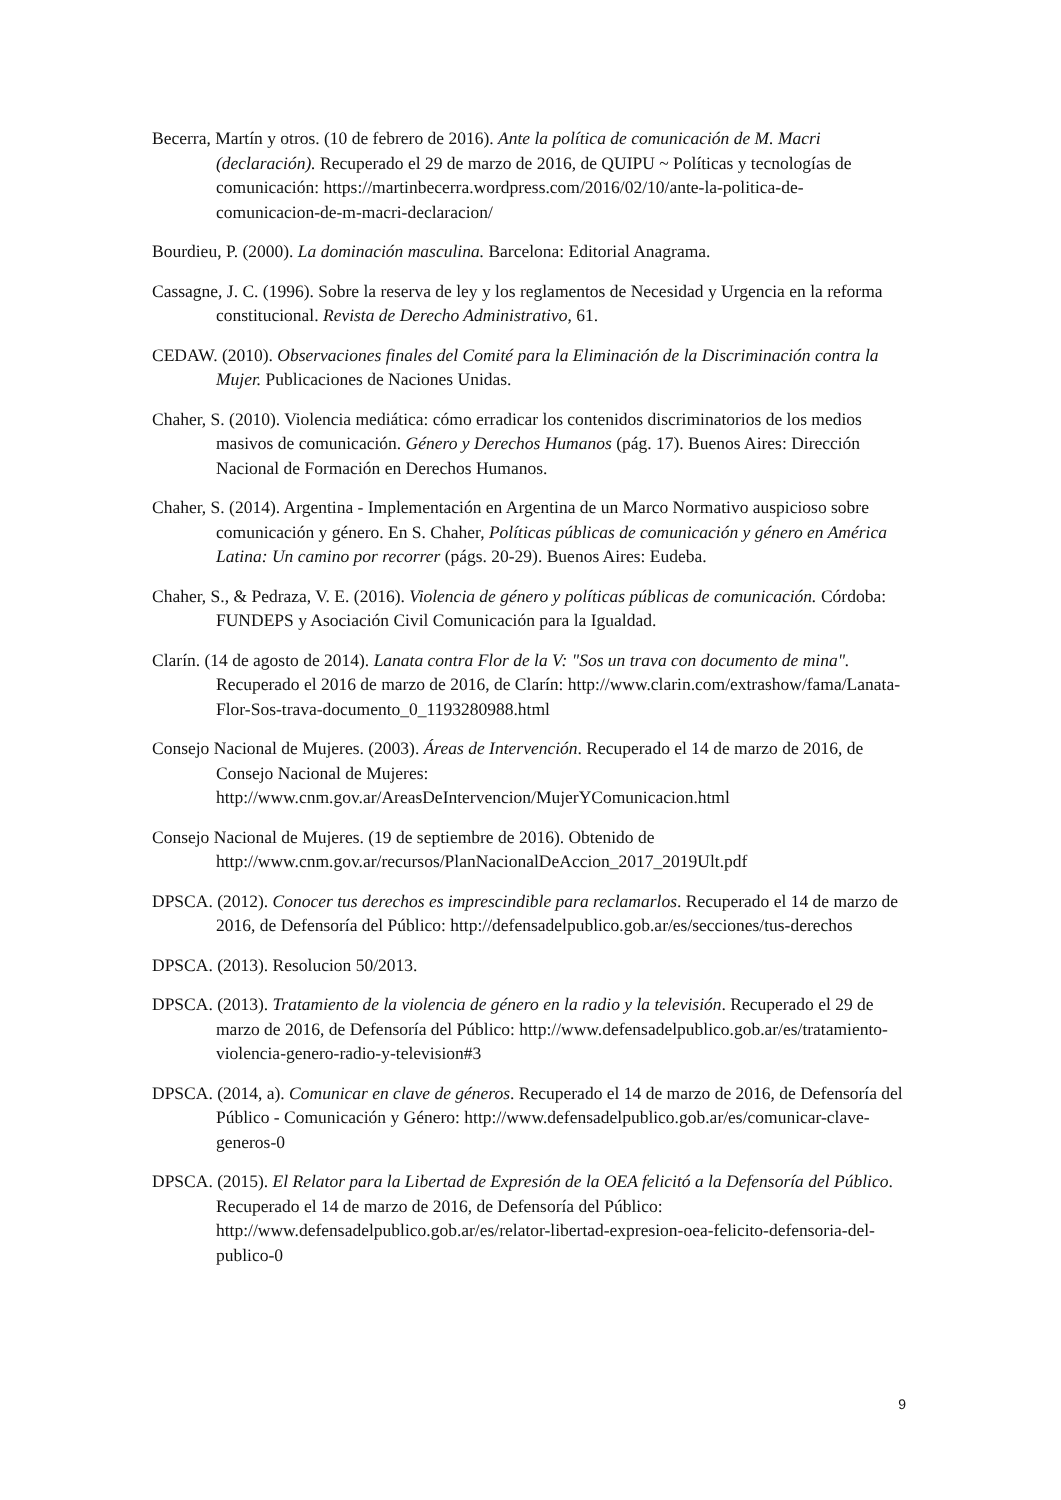Becerra, Martín y otros. (10 de febrero de 2016). Ante la política de comunicación de M. Macri (declaración). Recuperado el 29 de marzo de 2016, de QUIPU ~ Políticas y tecnologías de comunicación: https://martinbecerra.wordpress.com/2016/02/10/ante-la-politica-de-comunicacion-de-m-macri-declaracion/
Bourdieu, P. (2000). La dominación masculina. Barcelona: Editorial Anagrama.
Cassagne, J. C. (1996). Sobre la reserva de ley y los reglamentos de Necesidad y Urgencia en la reforma constitucional. Revista de Derecho Administrativo, 61.
CEDAW. (2010). Observaciones finales del Comité para la Eliminación de la Discriminación contra la Mujer. Publicaciones de Naciones Unidas.
Chaher, S. (2010). Violencia mediática: cómo erradicar los contenidos discriminatorios de los medios masivos de comunicación. Género y Derechos Humanos (pág. 17). Buenos Aires: Dirección Nacional de Formación en Derechos Humanos.
Chaher, S. (2014). Argentina - Implementación en Argentina de un Marco Normativo auspicioso sobre comunicación y género. En S. Chaher, Políticas públicas de comunicación y género en América Latina: Un camino por recorrer (págs. 20-29). Buenos Aires: Eudeba.
Chaher, S., & Pedraza, V. E. (2016). Violencia de género y políticas públicas de comunicación. Córdoba: FUNDEPS y Asociación Civil Comunicación para la Igualdad.
Clarín. (14 de agosto de 2014). Lanata contra Flor de la V: "Sos un trava con documento de mina". Recuperado el 2016 de marzo de 2016, de Clarín: http://www.clarin.com/extrashow/fama/Lanata-Flor-Sos-trava-documento_0_1193280988.html
Consejo Nacional de Mujeres. (2003). Áreas de Intervención. Recuperado el 14 de marzo de 2016, de Consejo Nacional de Mujeres: http://www.cnm.gov.ar/AreasDeIntervencion/MujerYComunicacion.html
Consejo Nacional de Mujeres. (19 de septiembre de 2016). Obtenido de http://www.cnm.gov.ar/recursos/PlanNacionalDeAccion_2017_2019Ult.pdf
DPSCA. (2012). Conocer tus derechos es imprescindible para reclamarlos. Recuperado el 14 de marzo de 2016, de Defensoría del Público: http://defensadelpublico.gob.ar/es/secciones/tus-derechos
DPSCA. (2013). Resolucion 50/2013.
DPSCA. (2013). Tratamiento de la violencia de género en la radio y la televisión. Recuperado el 29 de marzo de 2016, de Defensoría del Público: http://www.defensadelpublico.gob.ar/es/tratamiento-violencia-genero-radio-y-television#3
DPSCA. (2014, a). Comunicar en clave de géneros. Recuperado el 14 de marzo de 2016, de Defensoría del Público - Comunicación y Género: http://www.defensadelpublico.gob.ar/es/comunicar-clave-generos-0
DPSCA. (2015). El Relator para la Libertad de Expresión de la OEA felicitó a la Defensoría del Público. Recuperado el 14 de marzo de 2016, de Defensoría del Público: http://www.defensadelpublico.gob.ar/es/relator-libertad-expresion-oea-felicito-defensoria-del-publico-0
9